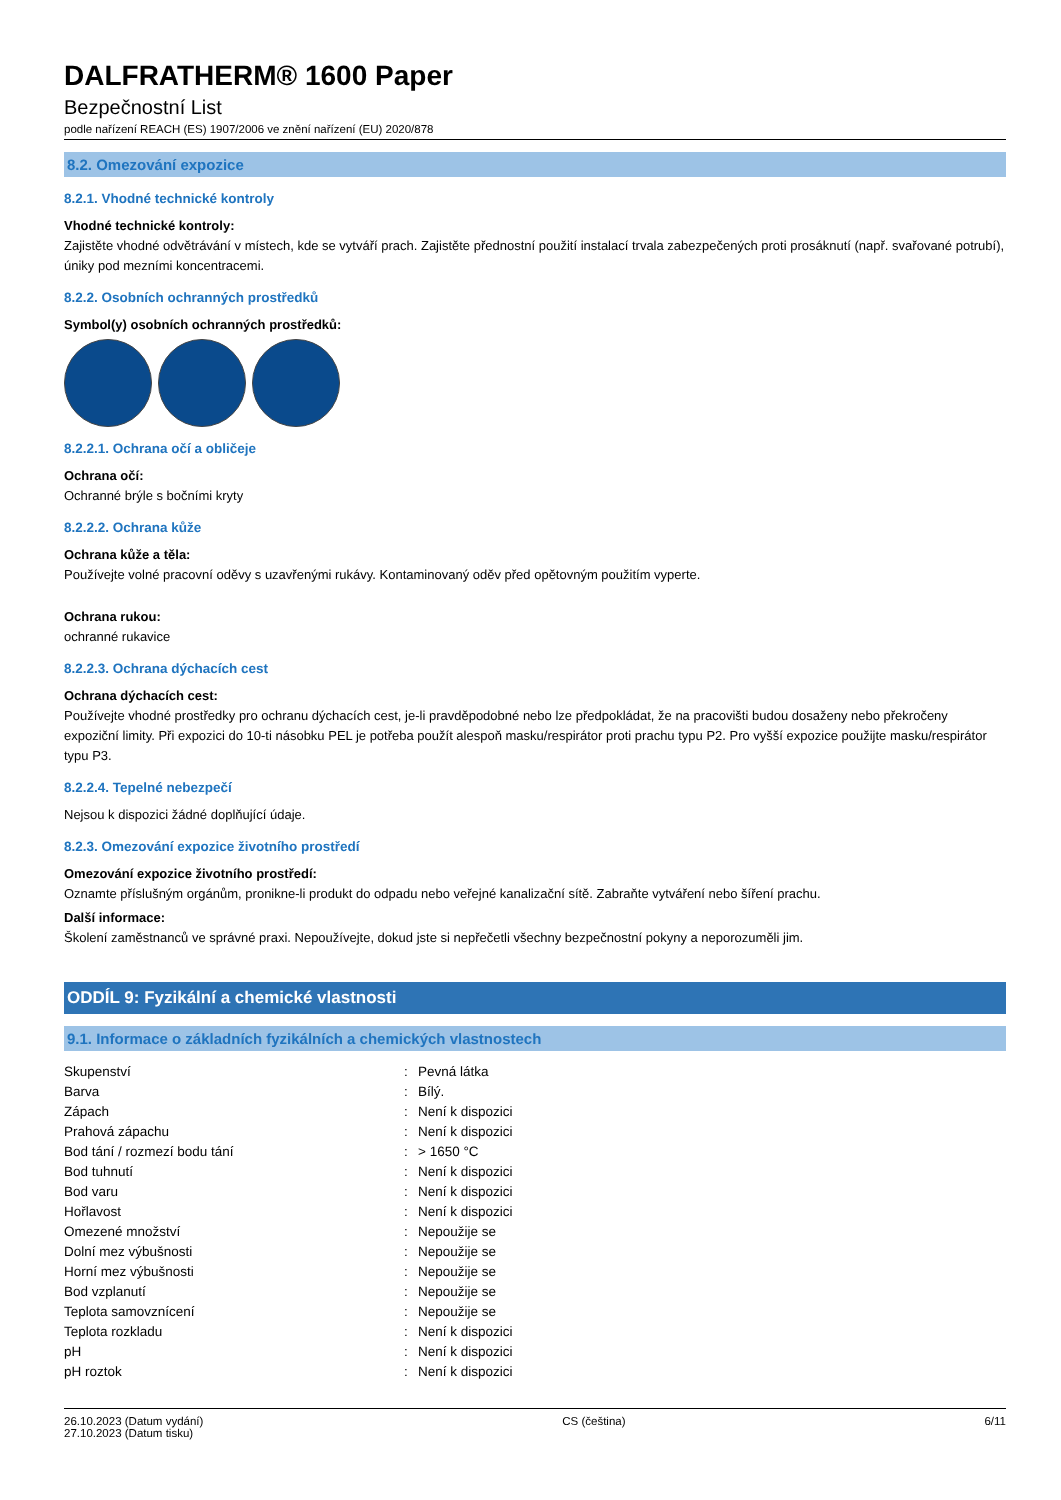DALFRATHERM® 1600 Paper
Bezpečnostní List
podle nařízení REACH (ES) 1907/2006 ve znění nařízení (EU) 2020/878
8.2. Omezování expozice
8.2.1. Vhodné technické kontroly
Vhodné technické kontroly:
Zajistěte vhodné odvětrávání v místech, kde se vytváří prach. Zajistěte přednostní použití instalací trvala zabezpečených proti prosáknutí (např. svařované potrubí), úniky pod mezními koncentracemi.
8.2.2. Osobních ochranných prostředků
Symbol(y) osobních ochranných prostředků:
8.2.2.1. Ochrana očí a obličeje
Ochrana očí:
Ochranné brýle s bočními kryty
8.2.2.2. Ochrana kůže
Ochrana kůže a těla:
Používejte volné pracovní oděvy s uzavřenými rukávy. Kontaminovaný oděv před opětovným použitím vyperte.
Ochrana rukou:
ochranné rukavice
8.2.2.3. Ochrana dýchacích cest
Ochrana dýchacích cest:
Používejte vhodné prostředky pro ochranu dýchacích cest, je-li pravděpodobné nebo lze předpokládat, že na pracovišti budou dosaženy nebo překročeny expoziční limity. Při expozici do 10-ti násobku PEL je potřeba použít alespoň masku/respirátor proti prachu typu P2. Pro vyšší expozice použijte masku/respirátor typu P3.
8.2.2.4. Tepelné nebezpečí
Nejsou k dispozici žádné doplňující údaje.
8.2.3. Omezování expozice životního prostředí
Omezování expozice životního prostředí:
Oznamte příslušným orgánům, pronikne-li produkt do odpadu nebo veřejné kanalizační sítě. Zabraňte vytváření nebo šíření prachu.
Další informace:
Školení zaměstnanců ve správné praxi. Nepoužívejte, dokud jste si nepřečetli všechny bezpečnostní pokyny a neporozuměli jim.
ODDÍL 9: Fyzikální a chemické vlastnosti
9.1. Informace o základních fyzikálních a chemických vlastnostech
| Skupenství | : | Pevná látka |
| Barva | : | Bílý. |
| Zápach | : | Není k dispozici |
| Prahová zápachu | : | Není k dispozici |
| Bod tání / rozmezí bodu tání | : | > 1650 °C |
| Bod tuhnutí | : | Není k dispozici |
| Bod varu | : | Není k dispozici |
| Hořlavost | : | Není k dispozici |
| Omezené množství | : | Nepoužije se |
| Dolní mez výbušnosti | : | Nepoužije se |
| Horní mez výbušnosti | : | Nepoužije se |
| Bod vzplanutí | : | Nepoužije se |
| Teplota samovznícení | : | Nepoužije se |
| Teplota rozkladu | : | Není k dispozici |
| pH | : | Není k dispozici |
| pH roztok | : | Není k dispozici |
26.10.2023 (Datum vydání)
27.10.2023 (Datum tisku)
CS (čeština) 6/11